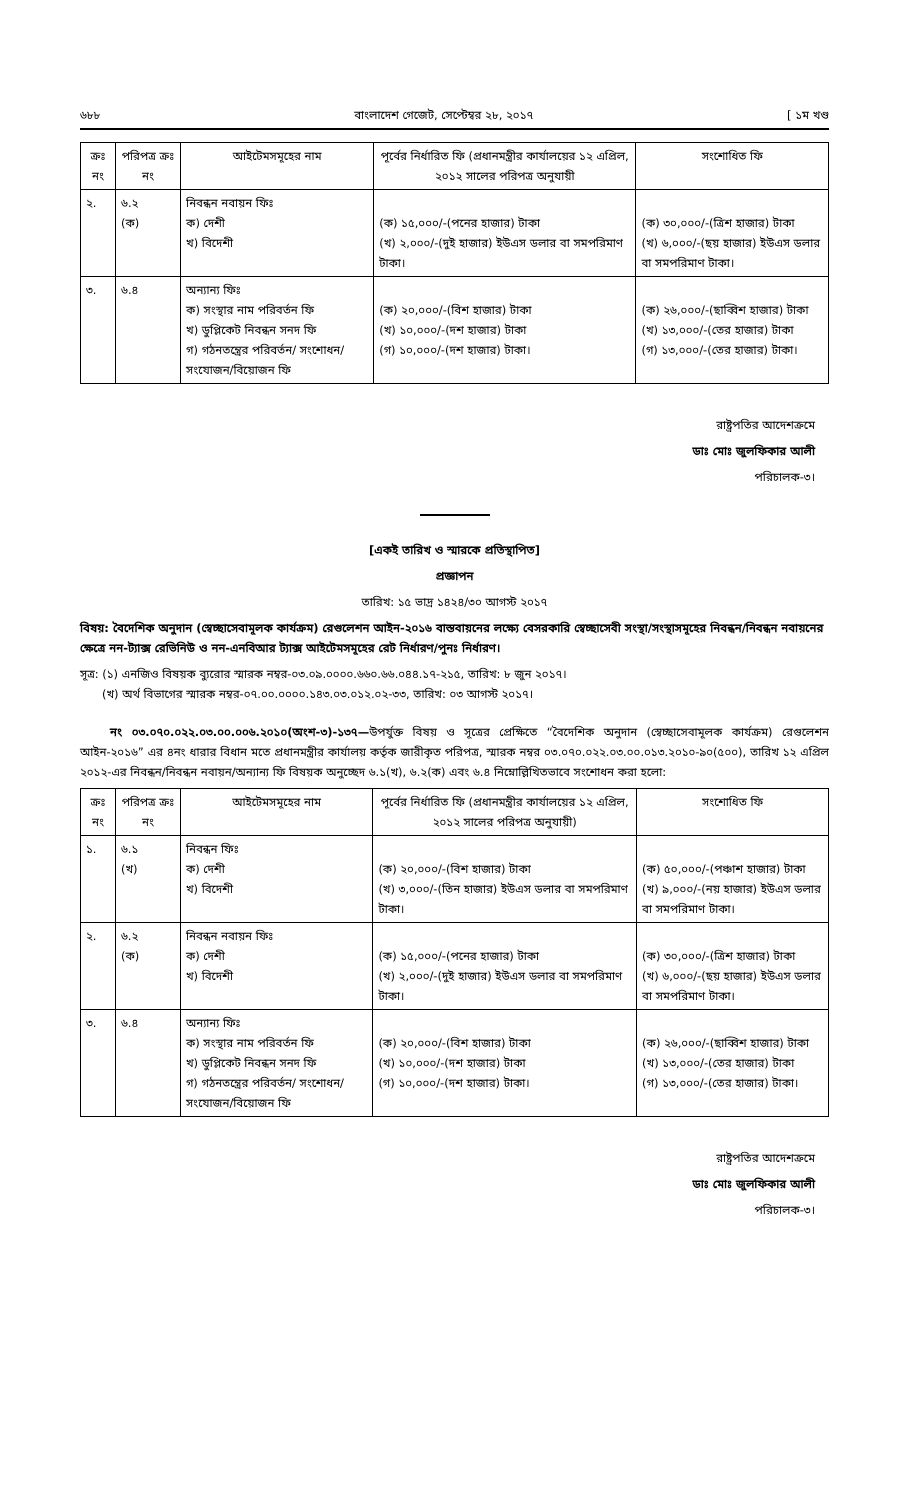৬৮৮ বাংলাদেশ গেজেট, সেপ্টেম্বর ২৮, ২০১৭ [ ১ম খণ্ড
| ক্রঃ নং | পরিপত্র ক্রঃ নং | আইটেমসমূহের নাম | পূর্বের নির্ধারিত ফি (প্রধানমন্ত্রীর কার্যালয়ের ১২ এপ্রিল, ২০১২ সালের পরিপত্র অনুযায়ী | সংশোধিত ফি |
| --- | --- | --- | --- | --- |
| ২. | ৬.২ (ক) | নিবন্ধন নবায়ন ফিঃ ক) দেশী খ) বিদেশী | (ক) ১৫,০০০/-(পনের হাজার) টাকা (খ) ২,০০০/-(দুই হাজার) ইউএস ডলার বা সমপরিমাণ টাকা। | (ক) ৩০,০০০/-(ত্রিশ হাজার) টাকা (খ) ৬,০০০/-(ছয় হাজার) ইউএস ডলার বা সমপরিমাণ টাকা। |
| ৩. | ৬.৪ | অন্যান্য ফিঃ ক) সংস্থার নাম পরিবর্তন ফি খ) ডুপ্লিকেট নিবন্ধন সনদ ফি গ) গঠনতন্ত্রের পরিবর্তন/ সংশোধন/সংযোজন/বিয়োজন ফি | (ক) ২০,০০০/-(বিশ হাজার) টাকা (খ) ১০,০০০/-(দশ হাজার) টাকা (গ) ১০,০০০/-(দশ হাজার) টাকা। | (ক) ২৬,০০০/-(ছাব্বিশ হাজার) টাকা (খ) ১৩,০০০/-(তের হাজার) টাকা (গ) ১৩,০০০/-(তের হাজার) টাকা। |
রাষ্ট্রপতির আদেশক্রমে
ডাঃ মোঃ জুলফিকার আলী
পরিচালক-৩।
[একই তারিখ ও স্মারকে প্রতিস্থাপিত]
প্রজ্ঞাপন
তারিখ: ১৫ ভাদ্র ১৪২৪/৩০ আগস্ট ২০১৭
বিষয়: বৈদেশিক অনুদান (স্বেচ্ছাসেবামূলক কার্যক্রম) রেগুলেশন আইন-২০১৬ বাস্তবায়নের লক্ষ্যে বেসরকারি স্বেচ্ছাসেবী সংস্থা/সংস্থাসমূহের নিবন্ধন/নিবন্ধন নবায়নের ক্ষেত্রে নন-ট্যাক্স রেভিনিউ ও নন-এনবিআর ট্যাক্স আইটেমসমূহের রেট নির্ধারণ/পুনঃ নির্ধারণ।
সূত্র: (১) এনজিও বিষয়ক ব্যুরোর স্মারক নম্বর-০৩.০৯.০০০০.৬৬০.৬৬.০৪৪.১৭-২১৫, তারিখ: ৮ জুন ২০১৭।
(খ) অর্থ বিভাগের স্মারক নম্বর-০৭.০০.০০০০.১৪৩.০৩.০১২.০২-৩৩, তারিখ: ০৩ আগস্ট ২০১৭।
নং ০৩.০৭০.০২২.০৩.০০.০০৬.২০১০(অংশ-৩)-১৩৭—উপর্যুক্ত বিষয় ও সূত্রের প্রেক্ষিতে “বৈদেশিক অনুদান (স্বেচ্ছাসেবামূলক কার্যক্রম) রেগুলেশন আইন-২০১৬” এর ৪নং ধারার বিধান মতে প্রধানমন্ত্রীর কার্যালয় কর্তৃক জারীকৃত পরিপত্র, স্মারক নম্বর ০৩.০৭০.০২২.০৩.০০.০১৩.২০১০-৯০(৫০০), তারিখ ১২ এপ্রিল ২০১২-এর নিবন্ধন/নিবন্ধন নবায়ন/অন্যান্য ফি বিষয়ক অনুচ্ছেদ ৬.১(খ), ৬.২(ক) এবং ৬.৪ নিম্নোল্লিখিতভাবে সংশোধন করা হলো:
| ক্রঃ নং | পরিপত্র ক্রঃ নং | আইটেমসমূহের নাম | পূর্বের নির্ধারিত ফি (প্রধানমন্ত্রীর কার্যালয়ের ১২ এপ্রিল, ২০১২ সালের পরিপত্র অনুযায়ী) | সংশোধিত ফি |
| --- | --- | --- | --- | --- |
| ১. | ৬.১ (খ) | নিবন্ধন ফিঃ ক) দেশী খ) বিদেশী | (ক) ২০,০০০/-(বিশ হাজার) টাকা (খ) ৩,০০০/-(তিন হাজার) ইউএস ডলার বা সমপরিমাণ টাকা। | (ক) ৫০,০০০/-(পঞ্চাশ হাজার) টাকা (খ) ৯,০০০/-(নয় হাজার) ইউএস ডলার বা সমপরিমাণ টাকা। |
| ২. | ৬.২ (ক) | নিবন্ধন নবায়ন ফিঃ ক) দেশী খ) বিদেশী | (ক) ১৫,০০০/-(পনের হাজার) টাকা (খ) ২,০০০/-(দুই হাজার) ইউএস ডলার বা সমপরিমাণ টাকা। | (ক) ৩০,০০০/-(ত্রিশ হাজার) টাকা (খ) ৬,০০০/-(ছয় হাজার) ইউএস ডলার বা সমপরিমাণ টাকা। |
| ৩. | ৬.৪ | অন্যান্য ফিঃ ক) সংস্থার নাম পরিবর্তন ফি খ) ডুপ্লিকেট নিবন্ধন সনদ ফি গ) গঠনতন্ত্রের পরিবর্তন/ সংশোধন/সংযোজন/বিয়োজন ফি | (ক) ২০,০০০/-(বিশ হাজার) টাকা (খ) ১০,০০০/-(দশ হাজার) টাকা (গ) ১০,০০০/-(দশ হাজার) টাকা। | (ক) ২৬,০০০/-(ছাব্বিশ হাজার) টাকা (খ) ১৩,০০০/-(তের হাজার) টাকা (গ) ১৩,০০০/-(তের হাজার) টাকা। |
রাষ্ট্রপতির আদেশক্রমে
ডাঃ মোঃ জুলফিকার আলী
পরিচালক-৩।